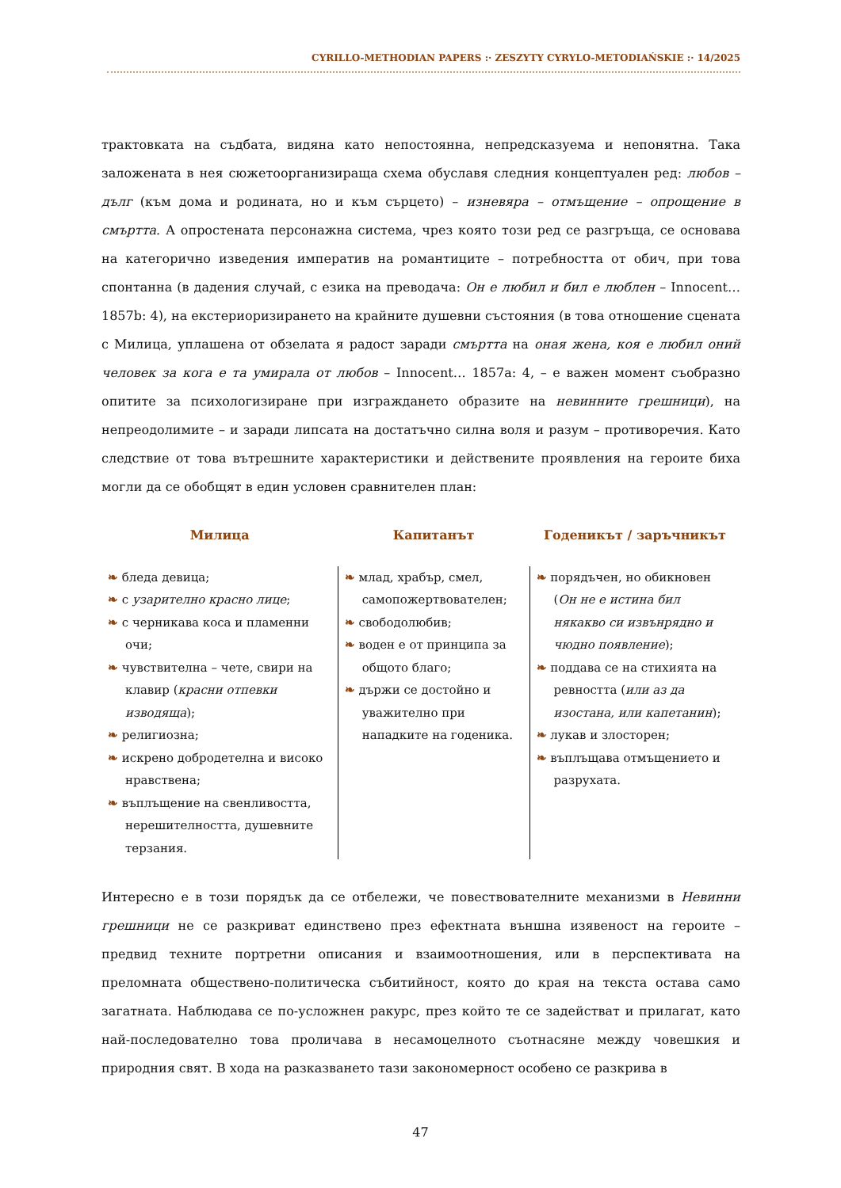CYRILLO-METHODIAN PAPERS :· ZESZYTY CYRYLO-METODIAŃSKIE :· 14/2025
трактовката на съдбата, видяна като непостоянна, непредсказуема и непонятна. Така заложената в нея сюжетоорганизираща схема обуславя следния концептуален ред: любов – дълг (към дома и родината, но и към сърцето) – изневяра – отмъщение – опрощение в смъртта. А опростената персонажна система, чрез която този ред се разгръща, се основава на категорично изведения императив на романтиците – потребността от обич, при това спонтанна (в дадения случай, с езика на преводача: Он е любил и бил е люблен – Innocent… 1857b: 4), на екстериоризирането на крайните душевни състояния (в това отношение сцената с Милица, уплашена от обзелата я радост заради смъртта на оная жена, коя е любил оний человек за кога е та умирала от любов – Innocent… 1857a: 4, – е важен момент съобразно опитите за психологизиране при изграждането образите на невинните грешници), на непреодолимите – и заради липсата на достатъчно силна воля и разум – противоречия. Като следствие от това вътрешните характеристики и действените проявления на героите биха могли да се обобщят в един условен сравнителен план:
| Милица | Капитанът | Годеникът / заръчникът |
| --- | --- | --- |
| ❧ бледа девица; ❧ с узарително красно лице ; ❧ с черникава коса и пламенни очи; ❧ чувствителна – чете, свири на клавир ( красни отпевки изводяща ); ❧ религиозна; ❧ искрено добродетелна и високо нравствена; ❧ въплъщение на свенливостта, нерешителността, душевните терзания. | ❧ млад, храбър, смел, самопожертвователен; ❧ свободолюбив; ❧ воден е от принципа за общото благо; ❧ държи се достойно и уважително при нападките на годеника. | ❧ порядъчен, но обикновен ( Он не е истина бил някакво си извънрядно и чюдно появление ); ❧ поддава се на стихията на ревността ( или аз да изостана, или капетанин ); ❧ лукав и злосторен; ❧ въплъщава отмъщението и разрухата. |
Интересно е в този порядък да се отбележи, че повествователните механизми в Невинни грешници не се разкриват единствено през ефектната външна изявеност на героите – предвид техните портретни описания и взаимоотношения, или в перспективата на преломната обществено-политическа събитийност, която до края на текста остава само загатната. Наблюдава се по-усложнен ракурс, през който те се задействат и прилагат, като най-последователно това проличава в несамоцелното съотнасяне между човешкия и природния свят. В хода на разказването тази закономерност особено се разкрива в
47